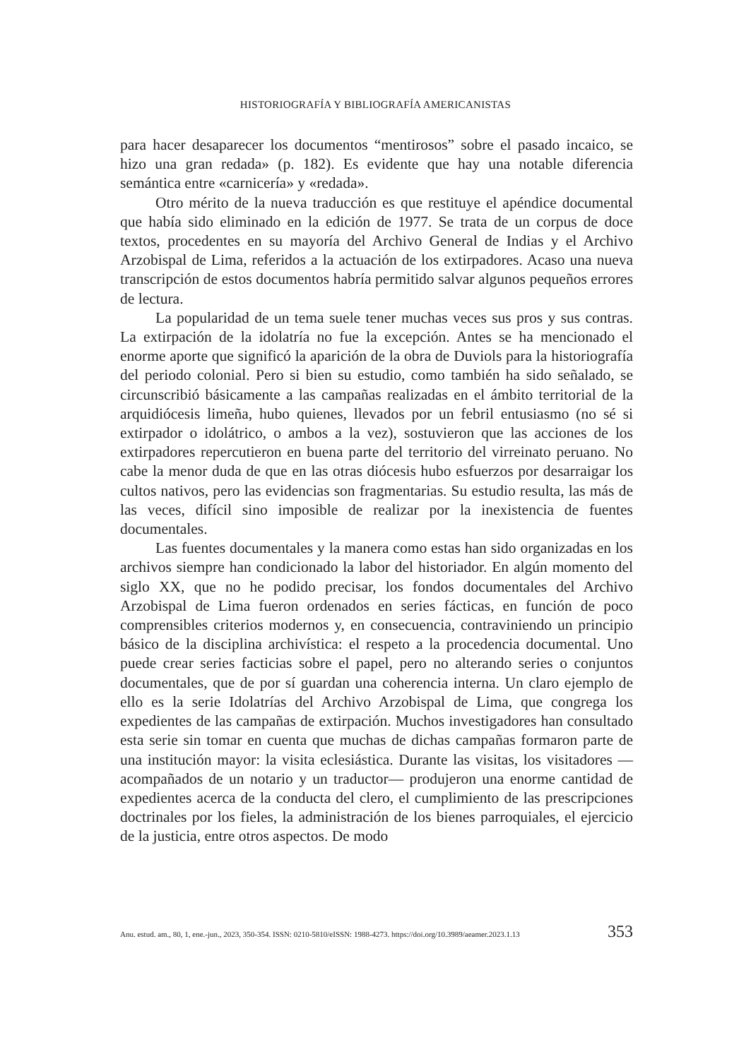HISTORIOGRAFÍA Y BIBLIOGRAFÍA AMERICANISTAS
para hacer desaparecer los documentos “mentirosos” sobre el pasado incaico, se hizo una gran redada» (p. 182). Es evidente que hay una notable diferencia semántica entre «carnicería» y «redada».
Otro mérito de la nueva traducción es que restituye el apéndice documental que había sido eliminado en la edición de 1977. Se trata de un corpus de doce textos, procedentes en su mayoría del Archivo General de Indias y el Archivo Arzobispal de Lima, referidos a la actuación de los extirpadores. Acaso una nueva transcripción de estos documentos habría permitido salvar algunos pequeños errores de lectura.
La popularidad de un tema suele tener muchas veces sus pros y sus contras. La extirpación de la idolatría no fue la excepción. Antes se ha mencionado el enorme aporte que significó la aparición de la obra de Duviols para la historiografía del periodo colonial. Pero si bien su estudio, como también ha sido señalado, se circunscribió básicamente a las campañas realizadas en el ámbito territorial de la arquidiócesis limeña, hubo quienes, llevados por un febril entusiasmo (no sé si extirpador o idolátrico, o ambos a la vez), sostuvieron que las acciones de los extirpadores repercutieron en buena parte del territorio del virreinato peruano. No cabe la menor duda de que en las otras diócesis hubo esfuerzos por desarraigar los cultos nativos, pero las evidencias son fragmentarias. Su estudio resulta, las más de las veces, difícil sino imposible de realizar por la inexistencia de fuentes documentales.
Las fuentes documentales y la manera como estas han sido organizadas en los archivos siempre han condicionado la labor del historiador. En algún momento del siglo XX, que no he podido precisar, los fondos documentales del Archivo Arzobispal de Lima fueron ordenados en series fácticas, en función de poco comprensibles criterios modernos y, en consecuencia, contraviniendo un principio básico de la disciplina archivística: el respeto a la procedencia documental. Uno puede crear series facticias sobre el papel, pero no alterando series o conjuntos documentales, que de por sí guardan una coherencia interna. Un claro ejemplo de ello es la serie Idolatrías del Archivo Arzobispal de Lima, que congrega los expedientes de las campañas de extirpación. Muchos investigadores han consultado esta serie sin tomar en cuenta que muchas de dichas campañas formaron parte de una institución mayor: la visita eclesiástica. Durante las visitas, los visitadores —acompañados de un notario y un traductor— produjeron una enorme cantidad de expedientes acerca de la conducta del clero, el cumplimiento de las prescripciones doctrinales por los fieles, la administración de los bienes parroquiales, el ejercicio de la justicia, entre otros aspectos. De modo
Anu. estud. am., 80, 1, ene.-jun., 2023, 350-354. ISSN: 0210-5810/eISSN: 1988-4273. https://doi.org/10.3989/aeamer.2023.1.13 353